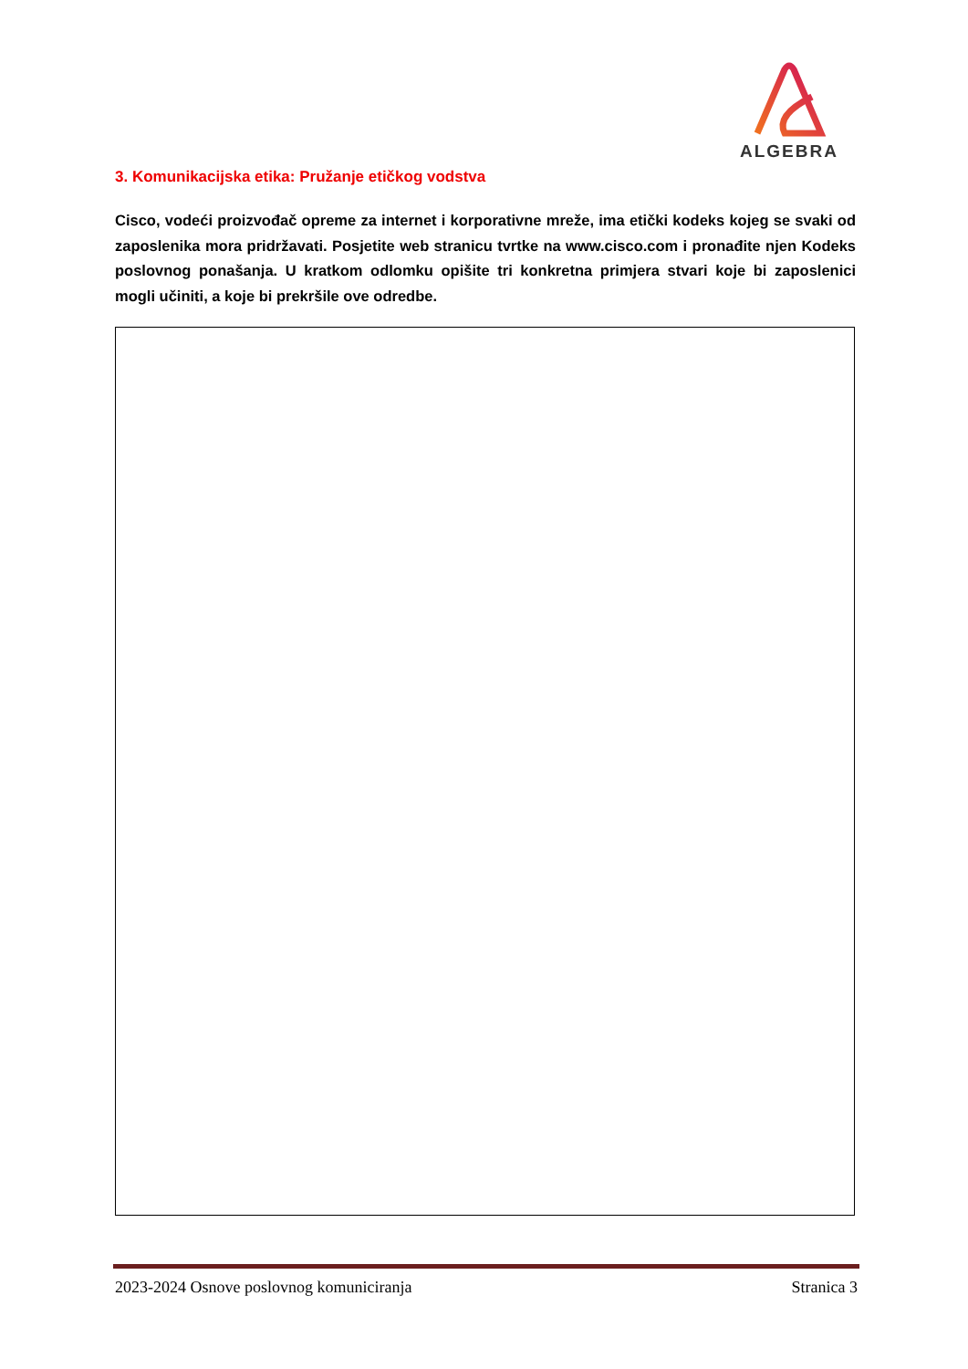ALGEBRA
3. Komunikacijska etika: Pružanje etičkog vodstva
Cisco, vodeći proizvođač opreme za internet i korporativne mreže, ima etički kodeks kojeg se svaki od zaposlenika mora pridržavati. Posjetite web stranicu tvrtke na www.cisco.com i pronađite njen Kodeks poslovnog ponašanja. U kratkom odlomku opišite tri konkretna primjera stvari koje bi zaposlenici mogli učiniti, a koje bi prekršile ove odredbe.
2023-2024 Osnove poslovnog komuniciranja Stranica 3